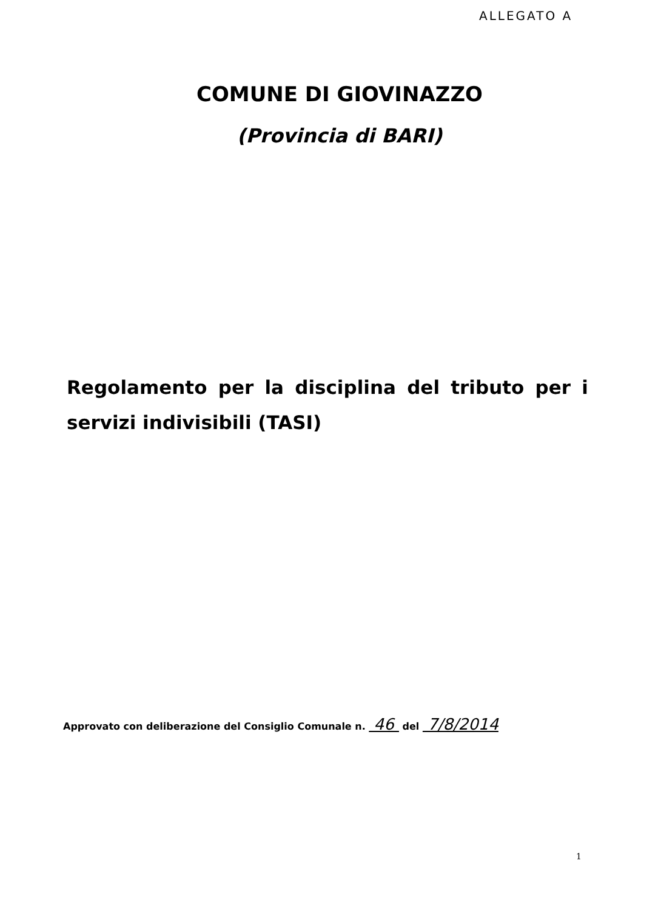ALLEGATO A
COMUNE DI GIOVINAZZO
(Provincia di BARI)
Regolamento per la disciplina del tributo per i servizi indivisibili (TASI)
Approvato con deliberazione del Consiglio Comunale n. 46 del 7/8/2014
1